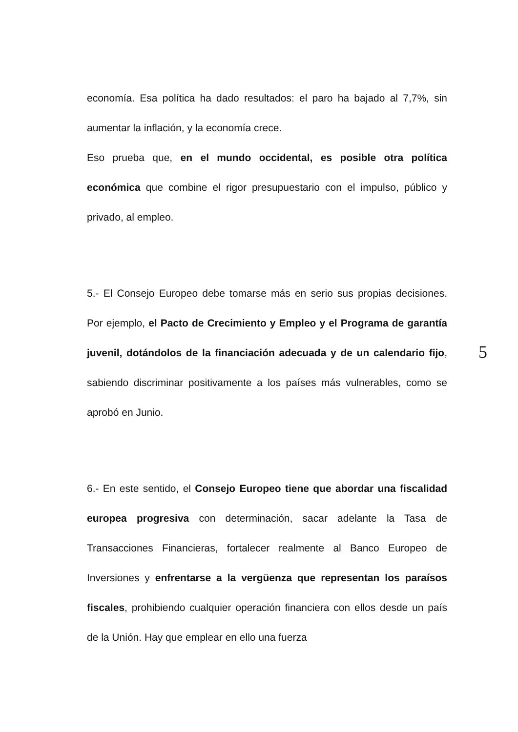economía. Esa política ha dado resultados: el paro ha bajado al 7,7%, sin aumentar la inflación, y la economía crece.
Eso prueba que, en el mundo occidental, es posible otra política económica que combine el rigor presupuestario con el impulso, público y privado, al empleo.
5.- El Consejo Europeo debe tomarse más en serio sus propias decisiones. Por ejemplo, el Pacto de Crecimiento y Empleo y el Programa de garantía juvenil, dotándolos de la financiación adecuada y de un calendario fijo, sabiendo discriminar positivamente a los países más vulnerables, como se aprobó en Junio.
6.- En este sentido, el Consejo Europeo tiene que abordar una fiscalidad europea progresiva con determinación, sacar adelante la Tasa de Transacciones Financieras, fortalecer realmente al Banco Europeo de Inversiones y enfrentarse a la vergüenza que representan los paraísos fiscales, prohibiendo cualquier operación financiera con ellos desde un país de la Unión. Hay que emplear en ello una fuerza
5